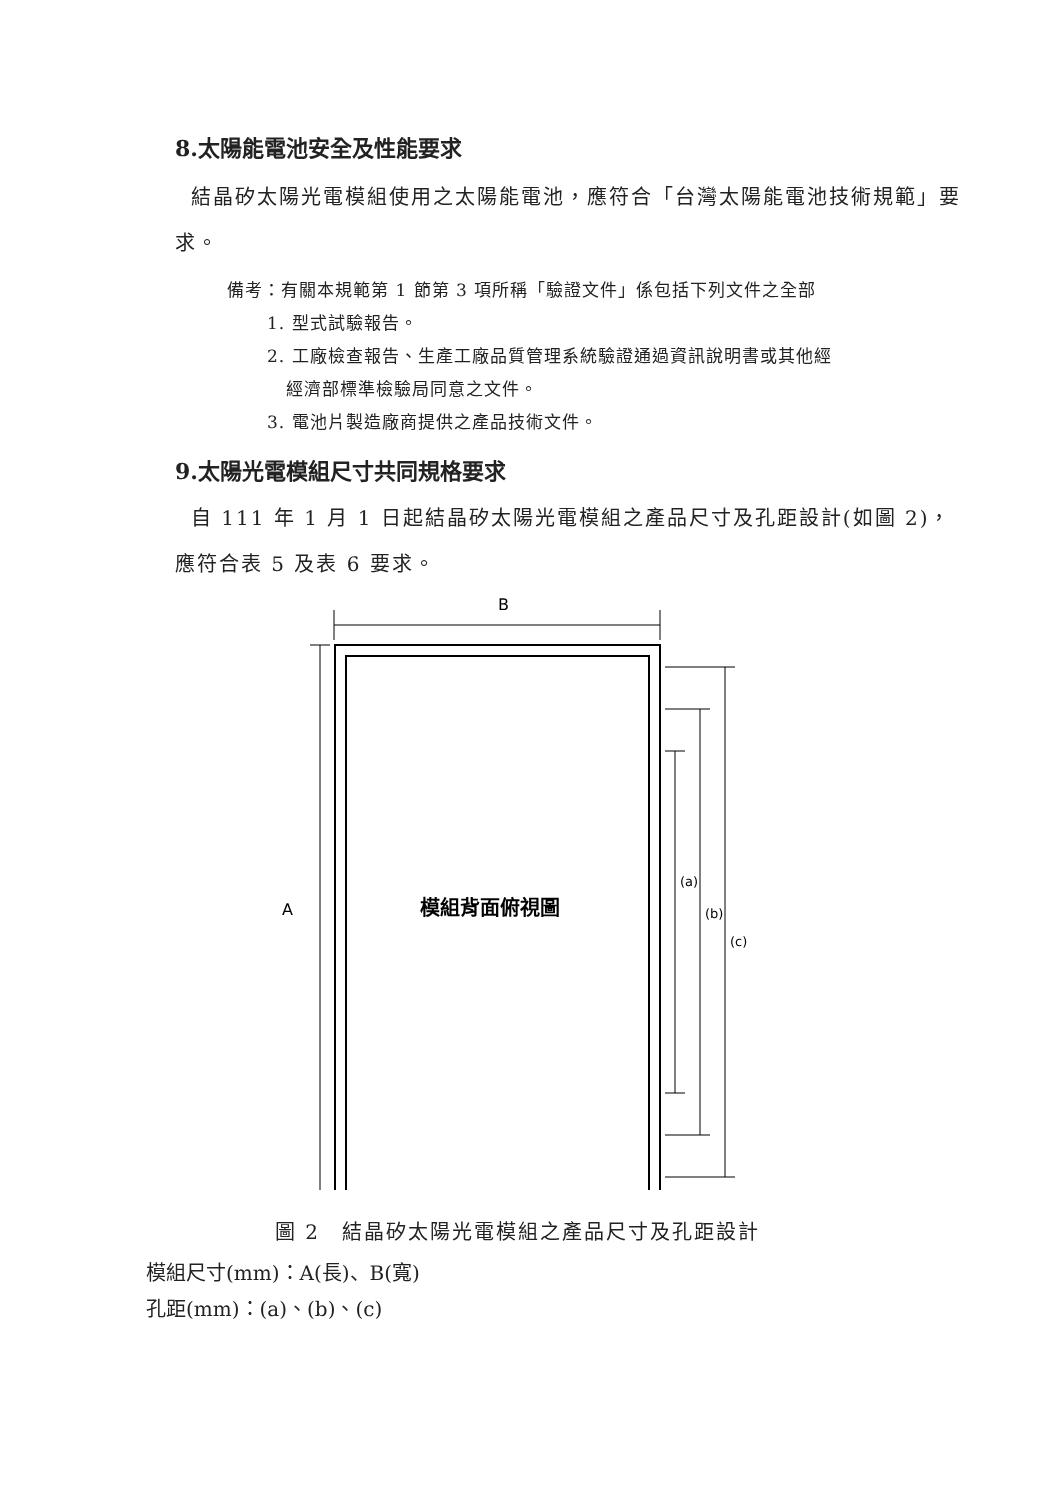8.太陽能電池安全及性能要求
結晶矽太陽光電模組使用之太陽能電池，應符合「台灣太陽能電池技術規範」要求。
備考：有關本規範第 1 節第 3 項所稱「驗證文件」係包括下列文件之全部
1. 型式試驗報告。
2. 工廠檢查報告、生產工廠品質管理系統驗證通過資訊說明書或其他經
經濟部標準檢驗局同意之文件。
3. 電池片製造廠商提供之產品技術文件。
9.太陽光電模組尺寸共同規格要求
自 111 年 1 月 1 日起結晶矽太陽光電模組之產品尺寸及孔距設計(如圖 2)，應符合表 5 及表 6 要求。
B
A
模組背面俯視圖
(a)
(b)
(c)
圖 2　結晶矽太陽光電模組之產品尺寸及孔距設計
模組尺寸(mm)：A(長)、B(寬)
孔距(mm)：(a)、(b)、(c)